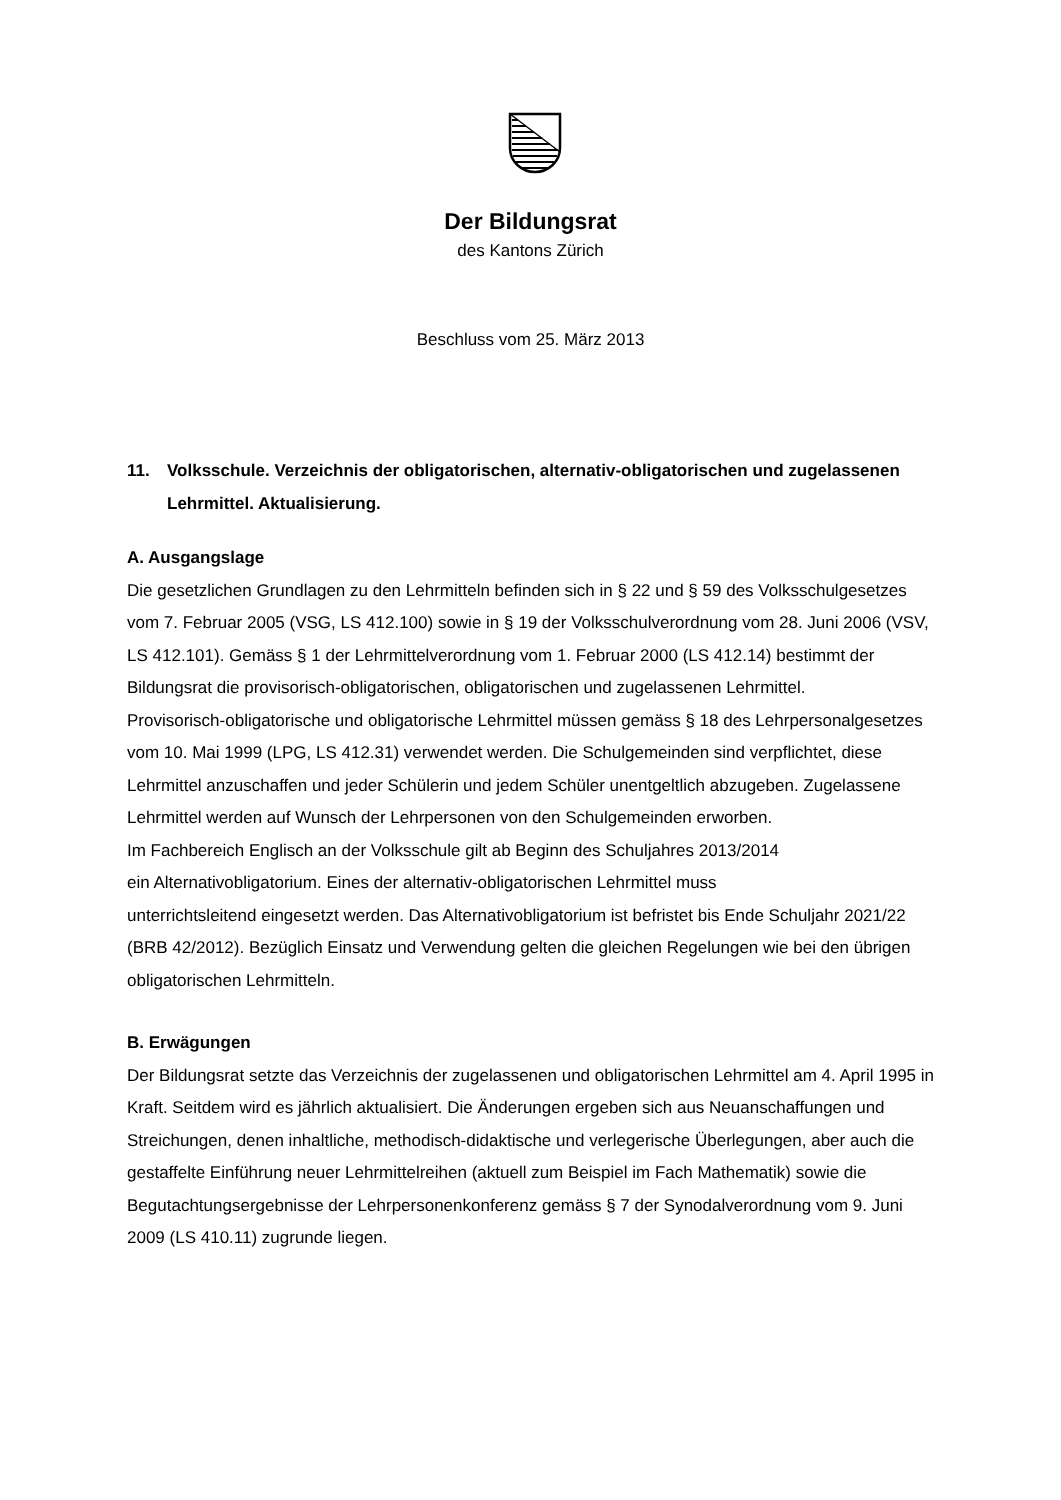Der Bildungsrat
des Kantons Zürich
Beschluss vom 25. März 2013
11. Volksschule. Verzeichnis der obligatorischen, alternativ-obligatorischen und zuge­lassenen Lehrmittel. Aktualisierung.
A. Ausgangslage
Die gesetzlichen Grundlagen zu den Lehrmitteln befinden sich in § 22 und § 59 des Volks­schulgesetzes vom 7. Februar 2005 (VSG, LS 412.100) sowie in § 19 der Volksschulverord­nung vom 28. Juni 2006 (VSV, LS 412.101). Gemäss § 1 der Lehrmittelverordnung vom 1. Februar 2000 (LS 412.14) bestimmt der Bildungsrat die provisorisch-obligatorischen, obliga­torischen und zugelassenen Lehrmittel.
Provisorisch-obligatorische und obligatorische Lehrmittel müssen gemäss § 18 des Lehrper­sonalgesetzes vom 10. Mai 1999 (LPG, LS 412.31) verwendet werden. Die Schulgemeinden sind verpflichtet, diese Lehrmittel anzuschaffen und jeder Schülerin und jedem Schüler un­entgeltlich abzugeben. Zugelassene Lehrmittel werden auf Wunsch der Lehrpersonen von den Schulgemeinden erworben.
Im Fachbereich Englisch an der Volksschule gilt ab Beginn des Schuljahres 2013/2014
ein Alternativobligatorium. Eines der alternativ-obligatorischen Lehrmittel muss
unterrichtsleitend eingesetzt werden. Das Alternativobligatorium ist befristet bis Ende Schuljahr 2021/22 (BRB 42/2012). Bezüglich Einsatz und Verwendung gelten die gleichen Regelungen wie bei den übrigen obligatorischen Lehrmitteln.
B. Erwägungen
Der Bildungsrat setzte das Verzeichnis der zugelassenen und obligatorischen Lehrmittel am 4. April 1995 in Kraft. Seitdem wird es jährlich aktualisiert. Die Änderungen ergeben sich aus Neuanschaffungen und Streichungen, denen inhaltliche, methodisch-didaktische und ver­legerische Überlegungen, aber auch die gestaffelte Einführung neuer Lehrmittelreihen (aktu­ell zum Beispiel im Fach Mathematik) sowie die Begutachtungsergebnisse der Lehr­personenkonferenz gemäss § 7 der Synodalverordnung vom 9. Juni 2009 (LS 410.11) zugrunde liegen.